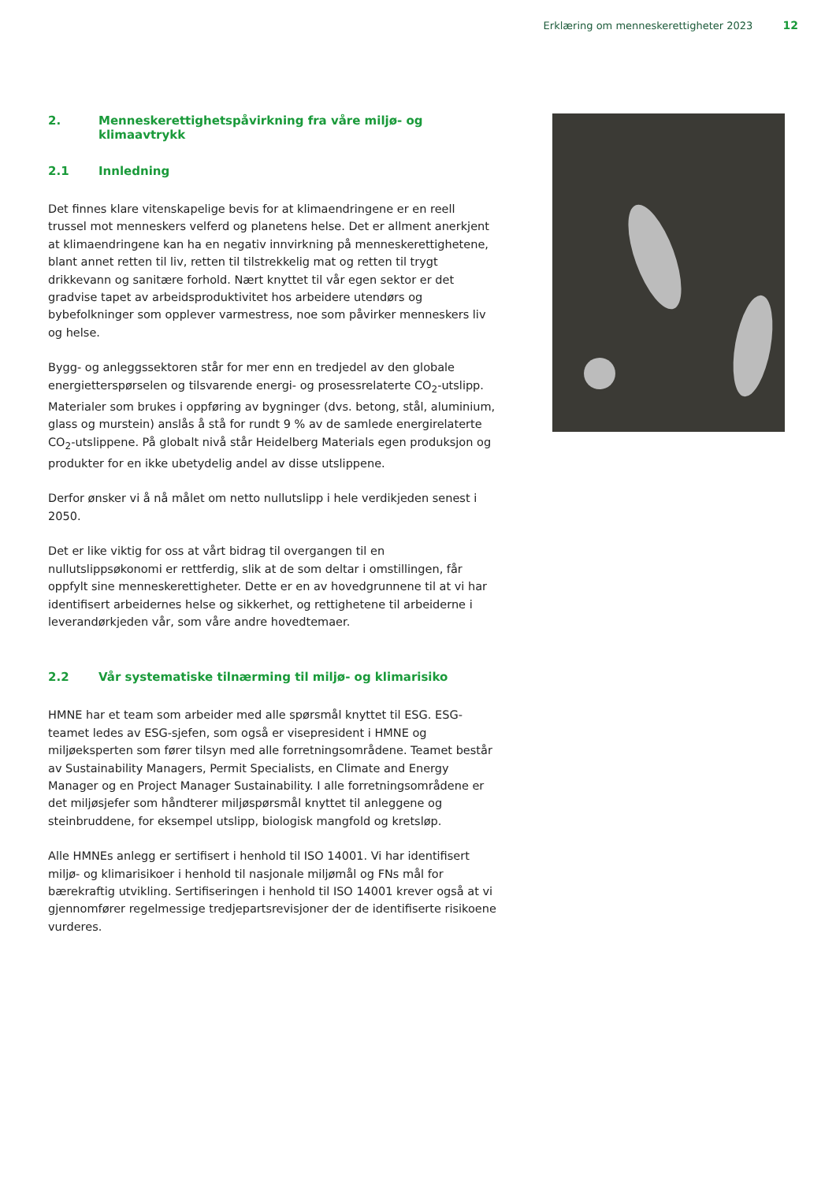Erklæring om menneskerettigheter 2023 12
2. Menneskerettighetspåvirkning fra våre miljø- og klimaavtrykk
2.1 Innledning
Det finnes klare vitenskapelige bevis for at klimaendringene er en reell trussel mot menneskers velferd og planetens helse. Det er allment anerkjent at klimaendringene kan ha en negativ innvirkning på menneskerettighetene, blant annet retten til liv, retten til tilstrekkelig mat og retten til trygt drikkevann og sanitære forhold. Nært knyttet til vår egen sektor er det gradvise tapet av arbeidsproduktivitet hos arbeidere utendørs og bybefolkninger som opplever varmestress, noe som påvirker menneskers liv og helse.
Bygg- og anleggssektoren står for mer enn en tredjedel av den globale energietterspørselen og tilsvarende energi- og prosessrelaterte CO<sub>2</sub>-utslipp. Materialer som brukes i oppføring av bygninger (dvs. betong, stål, aluminium, glass og murstein) anslås å stå for rundt 9 % av de samlede energirelaterte CO<sub>2</sub>-utslippene. På globalt nivå står Heidelberg Materials egen produksjon og produkter for en ikke ubetydelig andel av disse utslippene.
Derfor ønsker vi å nå målet om netto nullutslipp i hele verdikjeden senest i 2050.
Det er like viktig for oss at vårt bidrag til overgangen til en nullutslippsøkonomi er rettferdig, slik at de som deltar i omstillingen, får oppfylt sine menneskerettigheter. Dette er en av hovedgrunnene til at vi har identifisert arbeidernes helse og sikkerhet, og rettighetene til arbeiderne i leverandørkjeden vår, som våre andre hovedtemaer.
2.2 Vår systematiske tilnærming til miljø- og klimarisiko
HMNE har et team som arbeider med alle spørsmål knyttet til ESG. ESG-teamet ledes av ESG-sjefen, som også er visepresident i HMNE og miljøeksperten som fører tilsyn med alle forretningsområdene. Teamet består av Sustainability Managers, Permit Specialists, en Climate and Energy Manager og en Project Manager Sustainability. I alle forretningsområdene er det miljøsjefer som håndterer miljøspørsmål knyttet til anleggene og steinbruddene, for eksempel utslipp, biologisk mangfold og kretsløp.
Alle HMNEs anlegg er sertifisert i henhold til ISO 14001. Vi har identifisert miljø- og klimarisikoer i henhold til nasjonale miljømål og FNs mål for bærekraftig utvikling. Sertifiseringen i henhold til ISO 14001 krever også at vi gjennomfører regelmessige tredjepartsrevisjoner der de identifiserte risikoene vurderes.